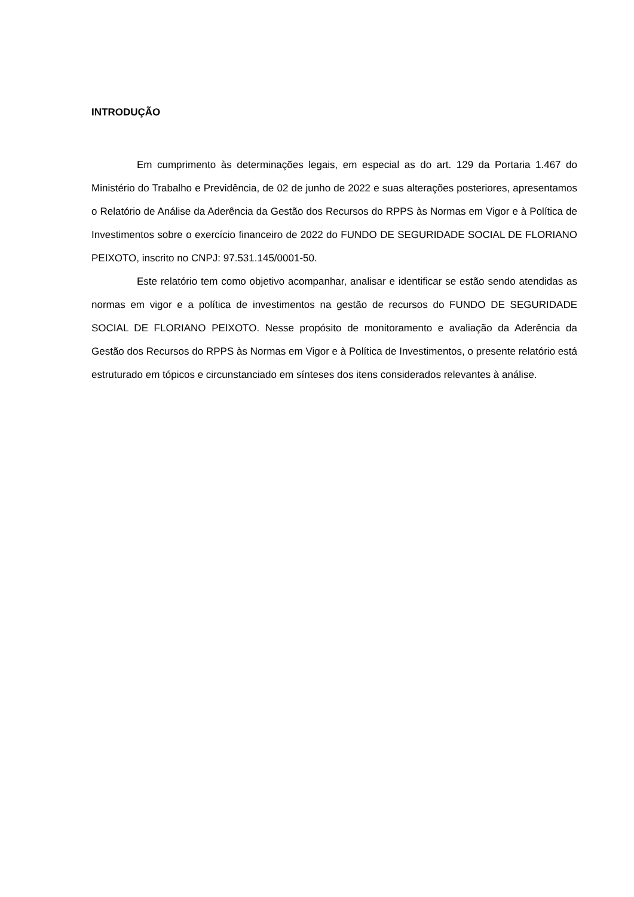INTRODUÇÃO
Em cumprimento às determinações legais, em especial as do art. 129 da Portaria 1.467 do Ministério do Trabalho e Previdência, de 02 de junho de 2022 e suas alterações posteriores, apresentamos o Relatório de Análise da Aderência da Gestão dos Recursos do RPPS às Normas em Vigor e à Política de Investimentos sobre o exercício financeiro de 2022 do FUNDO DE SEGURIDADE SOCIAL DE FLORIANO PEIXOTO, inscrito no CNPJ: 97.531.145/0001-50.
Este relatório tem como objetivo acompanhar, analisar e identificar se estão sendo atendidas as normas em vigor e a política de investimentos na gestão de recursos do FUNDO DE SEGURIDADE SOCIAL DE FLORIANO PEIXOTO. Nesse propósito de monitoramento e avaliação da Aderência da Gestão dos Recursos do RPPS às Normas em Vigor e à Política de Investimentos, o presente relatório está estruturado em tópicos e circunstanciado em sínteses dos itens considerados relevantes à análise.